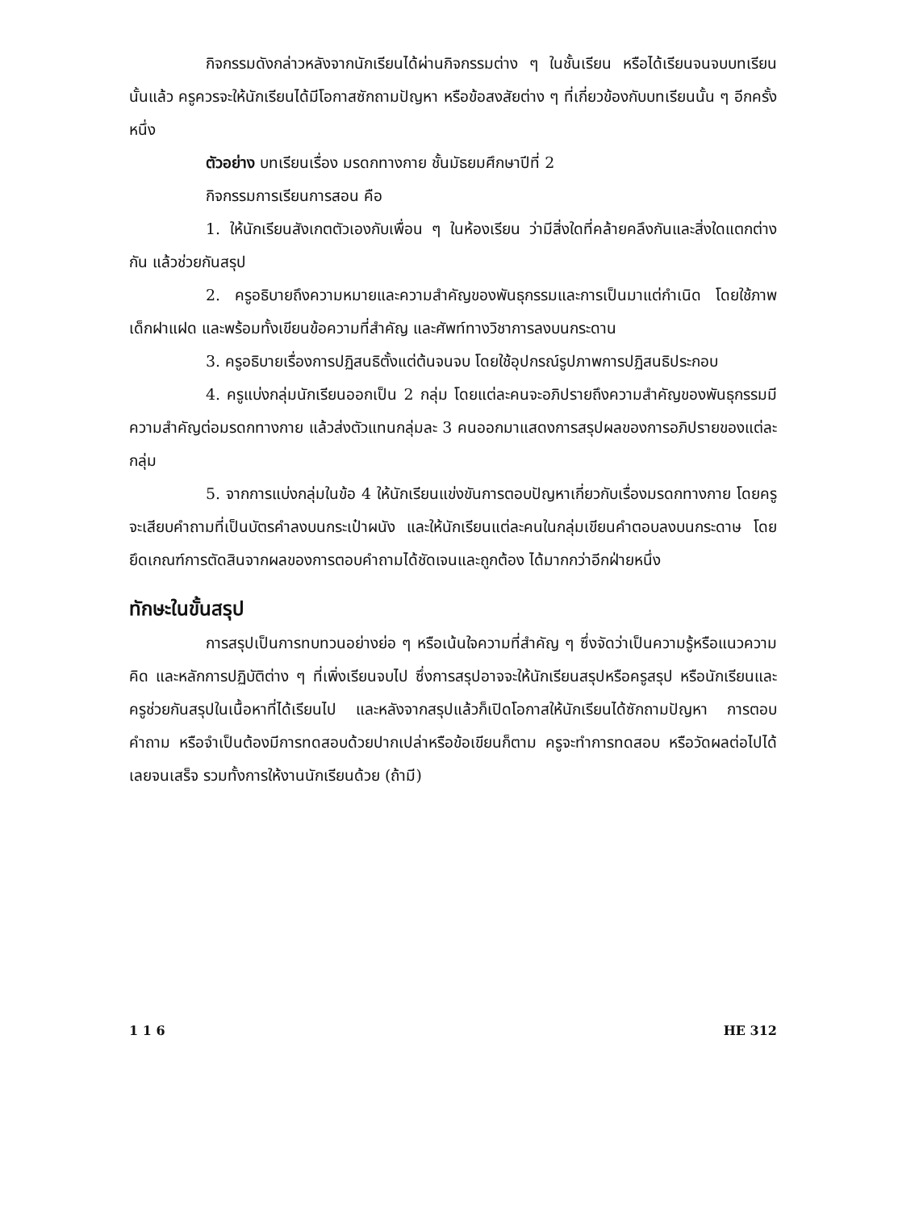กิจกรรมดังกล่าวหลังจากนักเรียนได้ผ่านกิจกรรมต่าง ๆ ในชั้นเรียน หรือได้เรียนจนจบบทเรียนนั้นแล้ว ครูควรจะให้นักเรียนได้มีโอกาสซักถามปัญหา หรือข้อสงสัยต่าง ๆ ที่เกี่ยวข้องกับบทเรียนนั้น ๆ อีกครั้งหนึ่ง
ตัวอย่าง บทเรียนเรื่อง มรดกทางกาย ชั้นมัธยมศึกษาปีที่ 2
กิจกรรมการเรียนการสอน คือ
1. ให้นักเรียนสังเกตตัวเองกับเพื่อน ๆ ในห้องเรียน ว่ามีสิ่งใดที่คล้ายคลึงกันและสิ่งใดแตกต่างกัน แล้วช่วยกันสรุป
2. ครูอธิบายถึงความหมายและความสำคัญของพันธุกรรมและการเป็นมาแต่กำเนิด โดยใช้ภาพเด็กฝาแฝด และพร้อมทั้งเขียนข้อความที่สำคัญ และศัพท์ทางวิชาการลงบนกระดาน
3. ครูอธิบายเรื่องการปฏิสนธิตั้งแต่ต้นจนจบ โดยใช้อุปกรณ์รูปภาพการปฏิสนธิประกอบ
4. ครูแบ่งกลุ่มนักเรียนออกเป็น 2 กลุ่ม โดยแต่ละคนจะอภิปรายถึงความสำคัญของพันธุกรรมมีความสำคัญต่อมรดกทางกาย แล้วส่งตัวแทนกลุ่มละ 3 คนออกมาแสดงการสรุปผลของการอภิปรายของแต่ละกลุ่ม
5. จากการแบ่งกลุ่มในข้อ 4 ให้นักเรียนแข่งขันการตอบปัญหาเกี่ยวกับเรื่องมรดกทางกาย โดยครูจะเสียบคำถามที่เป็นบัตรคำลงบนกระเป๋าผนัง และให้นักเรียนแต่ละคนในกลุ่มเขียนคำตอบลงบนกระดาษ โดยยึดเกณฑ์การตัดสินจากผลของการตอบคำถามได้ชัดเจนและถูกต้อง ได้มากกว่าอีกฝ่ายหนึ่ง
ทักษะในขั้นสรุป
การสรุปเป็นการทบทวนอย่างย่อ ๆ หรือเน้นใจความที่สำคัญ ๆ ซึ่งจัดว่าเป็นความรู้หรือแนวความคิด และหลักการปฏิบัติต่าง ๆ ที่เพิ่งเรียนจบไป ซึ่งการสรุปอาจจะให้นักเรียนสรุปหรือครูสรุป หรือนักเรียนและครูช่วยกันสรุปในเนื้อหาที่ได้เรียนไป และหลังจากสรุปแล้วก็เปิดโอกาสให้นักเรียนได้ซักถามปัญหา การตอบคำถาม หรือจำเป็นต้องมีการทดสอบด้วยปากเปล่าหรือข้อเขียนก็ตาม ครูจะทำการทดสอบ หรือวัดผลต่อไปได้เลยจนเสร็จ รวมทั้งการให้งานนักเรียนด้วย (ถ้ามี)
1 1 6 HE 312